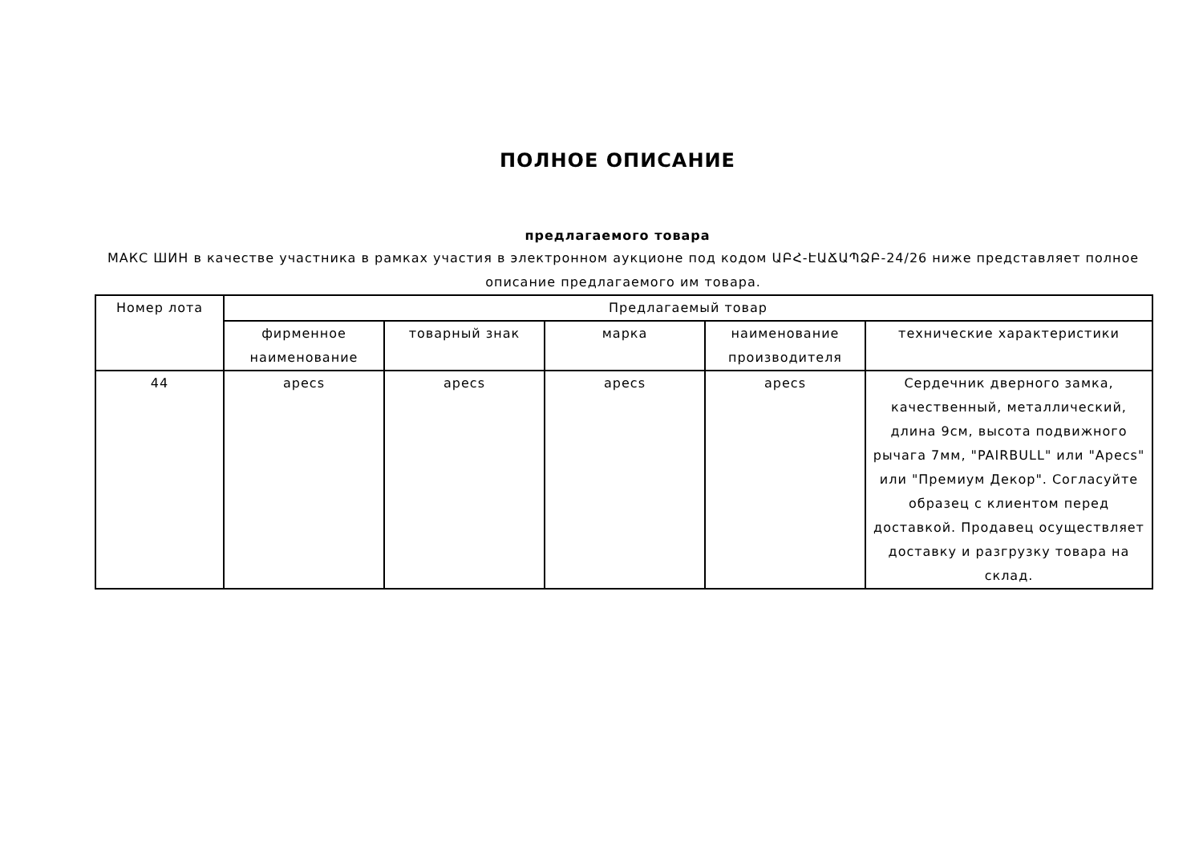ПОЛНОЕ ОПИСАНИЕ
предлагаемого товара
МАКС ШИН в качестве участника в рамках участия в электронном аукционе под кодом ԱԲՀ-ԷԱՃԱՊՁԲ-24/26 ниже представляет полное описание предлагаемого им товара.
| Номер лота | Предлагаемый товар | | | | |
| --- | --- | --- | --- | --- | --- |
| | фирменное наименование | товарный знак | марка | наименование производителя | технические характеристики |
| 44 | apecs | apecs | apecs | apecs | Сердечник дверного замка, качественный, металлический, длина 9см, высота подвижного рычага 7мм, "PAIRBULL" или "Apecs" или "Премиум Декор". Согласуйте образец с клиентом перед доставкой. Продавец осуществляет доставку и разгрузку товара на склад. |